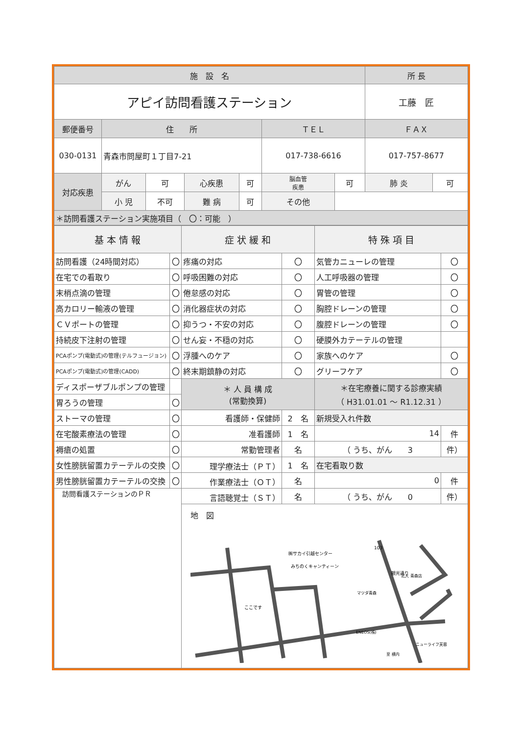| 施 設 名 | | | | | | | 所 長 | |
| --- | --- | --- | --- | --- | --- | --- | --- | --- |
| アピイ訪問看護ステーション | | | | | | | 工藤 匠 | |
| 郵便番号 | 住 所 | | | | ＴＥＬ | | ＦＡＸ | |
| 030-0131 | 青森市問屋町１丁目7-21 | | | | 017-738-6616 | | 017-757-8677 | |
| 対応疾患 | がん | 可 | 心疾患 | 可 | 脳血管 疾患 | 可 | 肺 炎 | 可 |
| | 小 児 | 不可 | 難 病 | 可 | その他 | | | |
| ＊訪問看護ステーション実施項目（ 〇：可能 ） | | | | | | | | |
| 基 本 情 報 | | 症 状 緩 和 | | 特 殊 項 目 | |
| --- | --- | --- | --- | --- | --- |
| 訪問看護（24時間対応） | 〇 | 疼痛の対応 | 〇 | 気管カニューレの管理 | 〇 |
| 在宅での看取り | 〇 | 呼吸困難の対応 | 〇 | 人工呼吸器の管理 | 〇 |
| 末梢点滴の管理 | 〇 | 倦怠感の対応 | 〇 | 胃管の管理 | 〇 |
| 高カロリー輸液の管理 | 〇 | 消化器症状の対応 | 〇 | 胸腔ドレーンの管理 | 〇 |
| ＣＶポートの管理 | 〇 | 抑うつ・不安の対応 | 〇 | 腹腔ドレーンの管理 | 〇 |
| 持続皮下注射の管理 | 〇 | せん妄・不穏の対応 | 〇 | 硬膜外カテーテルの管理 | |
| PCAポンプ(電動式)の管理(テルフュージョン) | 〇 | 浮腫へのケア | 〇 | 家族へのケア | 〇 |
| PCAポンプ(電動式)の管理(CADD) | 〇 | 終末期鎮静の対応 | 〇 | グリーフケア | 〇 |
| ディスポーザブルポンプの管理 | | ＊ 人 員 構 成 (常勤換算) | | ＊在宅療養に関する診療実績 （ H31.01.01 ～ R1.12.31 ） | |
| 胃ろうの管理 | 〇 | | | | |
| ストーマの管理 | 〇 | 看護師・保健師 | 2 名 | 新規受入れ件数 | |
| 在宅酸素療法の管理 | 〇 | 准看護師 | 1 名 | 14 | 件 |
| 褥瘡の処置 | 〇 | 常勤管理者 | 名 | （ うち、がん 3 | 件） |
| 女性膀胱留置カテーテルの交換 | 〇 | 理学療法士（ＰＴ） | 1 名 | 在宅看取り数 | |
| 男性膀胱留置カテーテルの交換 | 〇 | 作業療法士（ＯＴ） | 名 | 0 | 件 |
| 訪問看護ステーションのＰＲ | | 言語聴覚士（ＳＴ） | 名 | （ うち、がん 0 | 件） |
| | | 地 図 ㈱サカイ引越センター みちのくキャンティーン ここです マツダ青森 北大 青森店 ENEOS(株) ニューライフ芙蓉 至 横内 103 観光通り | | | |